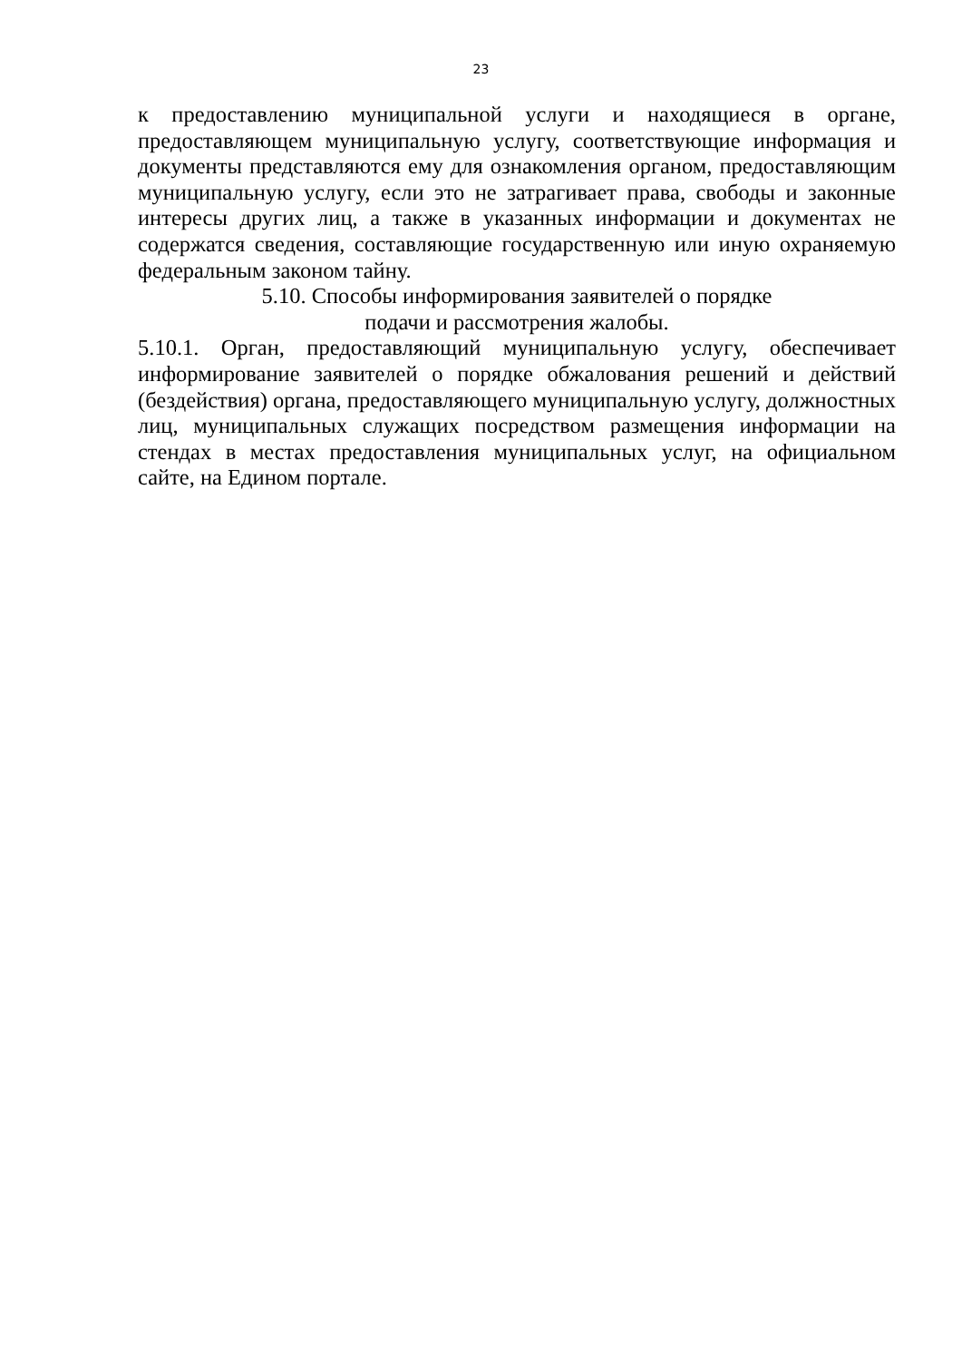23
к предоставлению муниципальной услуги и находящиеся в органе, предоставляющем муниципальную услугу, соответствующие информация и документы представляются ему для ознакомления органом, предоставляющим муниципальную услугу, если это не затрагивает права, свободы и законные интересы других лиц, а также в указанных информации и документах не содержатся сведения, составляющие государственную или иную охраняемую федеральным законом тайну.
5.10. Способы информирования заявителей о порядке
подачи и рассмотрения жалобы.
5.10.1. Орган, предоставляющий муниципальную услугу, обеспечивает информирование заявителей о порядке обжалования решений и действий (бездействия) органа, предоставляющего муниципальную услугу, должностных лиц, муниципальных служащих посредством размещения информации на стендах в местах предоставления муниципальных услуг, на официальном сайте, на Едином портале.